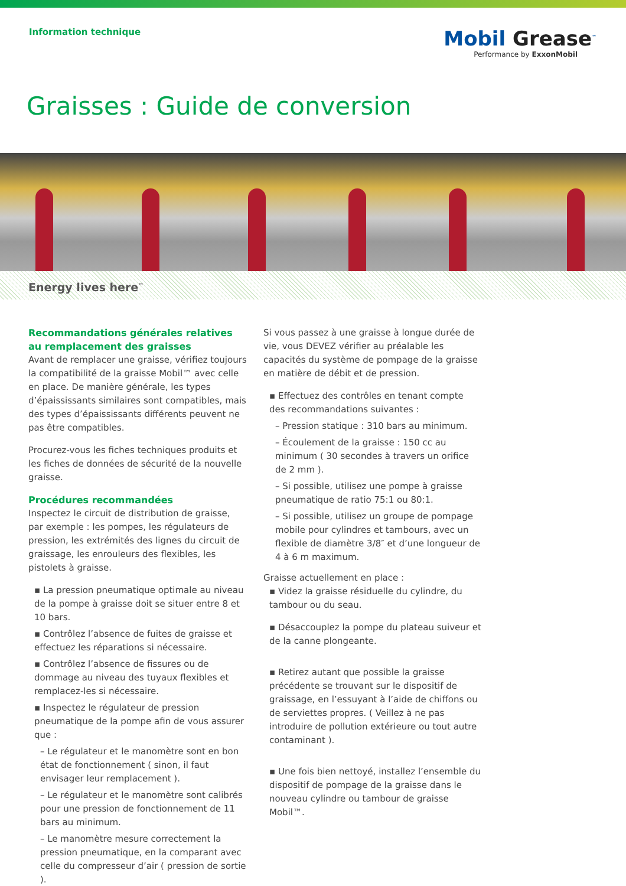Information technique
Mobil Grease<sup>™</sup>
Performance by ExxonMobil
Graisses : Guide de conversion
Energy lives here<sup>™</sup>
Recommandations générales relatives au remplacement des graisses
Avant de remplacer une graisse, vérifiez toujours la compatibilité de la graisse Mobil™ avec celle en place. De manière générale, les types d’épaississants similaires sont compatibles, mais des types d’épaississants différents peuvent ne pas être compatibles.
Procurez-vous les fiches techniques produits et les fiches de données de sécurité de la nouvelle graisse.
Procédures recommandées
Inspectez le circuit de distribution de graisse, par exemple : les pompes, les régulateurs de pression, les extrémités des lignes du circuit de graissage, les enrouleurs des flexibles, les pistolets à graisse.
▪ La pression pneumatique optimale au niveau de la pompe à graisse doit se situer entre 8 et 10 bars.
▪ Contrôlez l’absence de fuites de graisse et effectuez les réparations si nécessaire.
▪ Contrôlez l’absence de fissures ou de dommage au niveau des tuyaux flexibles et remplacez-les si nécessaire.
▪ Inspectez le régulateur de pression pneumatique de la pompe afin de vous assurer que :
– Le régulateur et le manomètre sont en bon état de fonctionnement ( sinon, il faut envisager leur remplacement ).
– Le régulateur et le manomètre sont calibrés pour une pression de fonctionnement de 11 bars au minimum.
– Le manomètre mesure correctement la pression pneumatique, en la comparant avec celle du compresseur d’air ( pression de sortie ).
Si vous passez à une graisse à longue durée de vie, vous DEVEZ vérifier au préalable les capacités du système de pompage de la graisse en matière de débit et de pression.
▪ Effectuez des contrôles en tenant compte des recommandations suivantes :
– Pression statique : 310 bars au minimum.
– Écoulement de la graisse : 150 cc au minimum ( 30 secondes à travers un orifice de 2 mm ).
– Si possible, utilisez une pompe à graisse pneumatique de ratio 75:1 ou 80:1.
– Si possible, utilisez un groupe de pompage mobile pour cylindres et tambours, avec un flexible de diamètre 3/8″ et d’une longueur de 4 à 6 m maximum.
Graisse actuellement en place :
▪ Videz la graisse résiduelle du cylindre, du tambour ou du seau.
▪ Désaccouplez la pompe du plateau suiveur et de la canne plongeante.
▪ Retirez autant que possible la graisse précédente se trouvant sur le dispositif de graissage, en l’essuyant à l’aide de chiffons ou de serviettes propres. ( Veillez à ne pas introduire de pollution extérieure ou tout autre contaminant ).
▪ Une fois bien nettoyé, installez l’ensemble du dispositif de pompage de la graisse dans le nouveau cylindre ou tambour de graisse Mobil™.